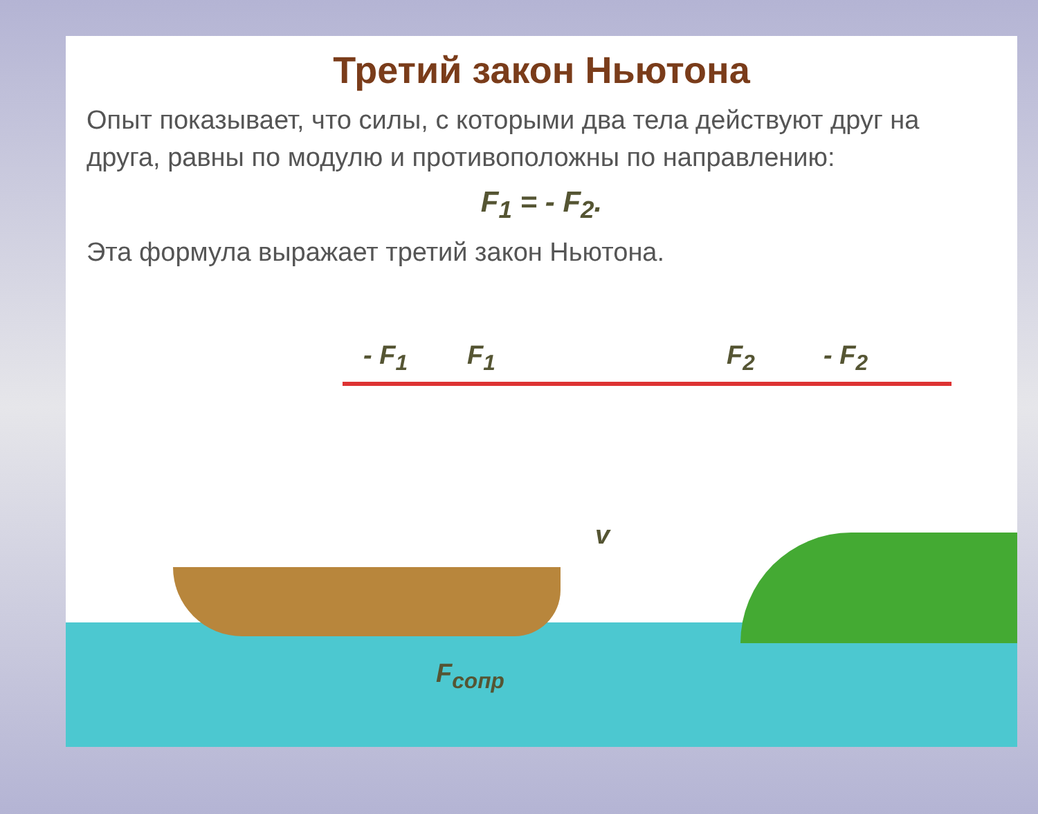Третий закон Ньютона
Опыт показывает, что силы, с которыми два тела действуют друг на друга, равны по модулю и противоположны по направлению:
F<sub>1</sub> = - F<sub>2</sub>.
Эта формула выражает третий закон Ньютона.
- F<sub>1</sub> F<sub>1</sub> F<sub>2</sub> - F<sub>2</sub>
v
F<sub>сопр</sub>